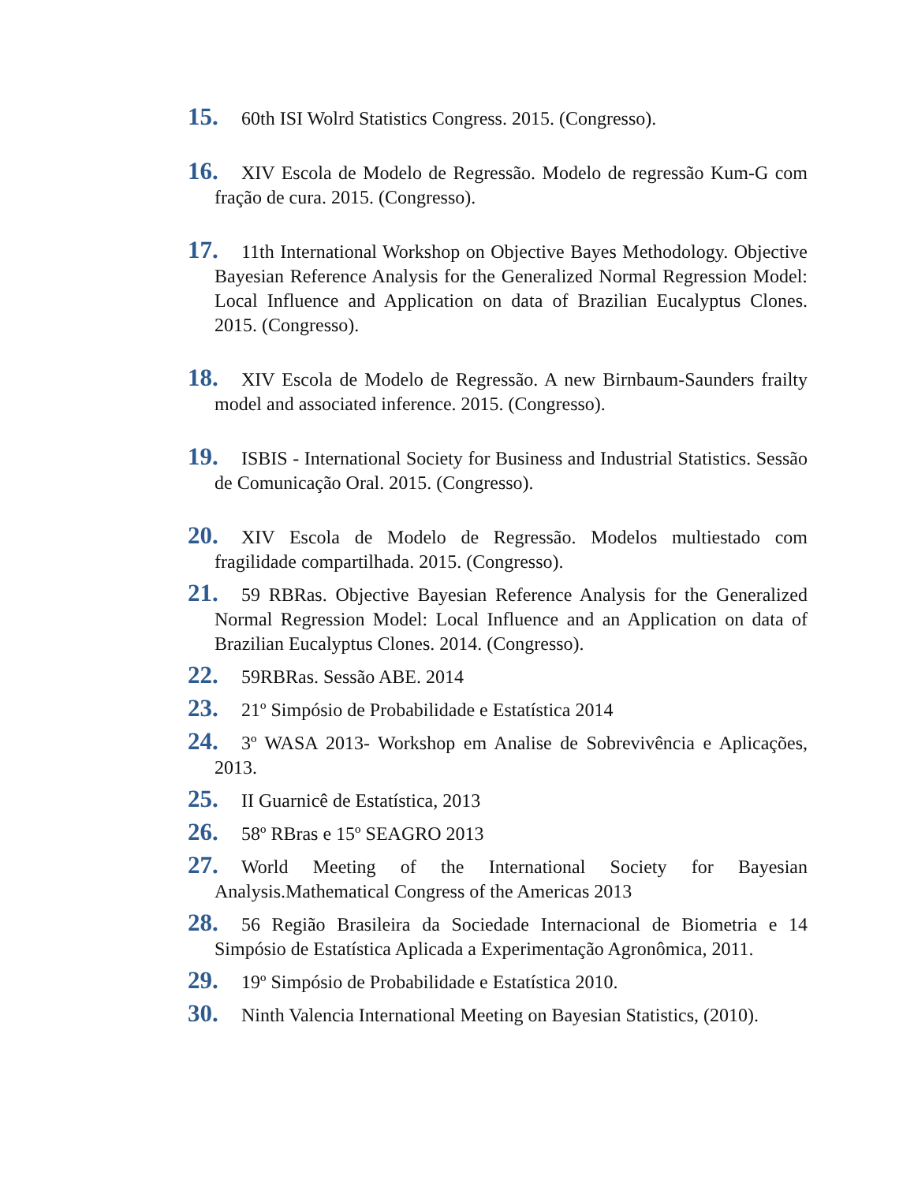15. 60th ISI Wolrd Statistics Congress. 2015. (Congresso).
16. XIV Escola de Modelo de Regressão. Modelo de regressão Kum-G com fração de cura. 2015. (Congresso).
17. 11th International Workshop on Objective Bayes Methodology. Objective Bayesian Reference Analysis for the Generalized Normal Regression Model: Local Influence and Application on data of Brazilian Eucalyptus Clones. 2015. (Congresso).
18. XIV Escola de Modelo de Regressão. A new Birnbaum-Saunders frailty model and associated inference. 2015. (Congresso).
19. ISBIS - International Society for Business and Industrial Statistics. Sessão de Comunicação Oral. 2015. (Congresso).
20. XIV Escola de Modelo de Regressão. Modelos multiestado com fragilidade compartilhada. 2015. (Congresso).
21. 59 RBRas. Objective Bayesian Reference Analysis for the Generalized Normal Regression Model: Local Influence and an Application on data of Brazilian Eucalyptus Clones. 2014. (Congresso).
22. 59RBRas. Sessão ABE. 2014
23. 21º Simpósio de Probabilidade e Estatística 2014
24. 3º WASA 2013- Workshop em Analise de Sobrevivência e Aplicações, 2013.
25. II Guarnicê de Estatística, 2013
26. 58º RBras e 15º SEAGRO 2013
27. World Meeting of the International Society for Bayesian Analysis.Mathematical Congress of the Americas 2013
28. 56 Região Brasileira da Sociedade Internacional de Biometria e 14 Simpósio de Estatística Aplicada a Experimentação Agronômica, 2011.
29. 19º Simpósio de Probabilidade e Estatística 2010.
30. Ninth Valencia International Meeting on Bayesian Statistics, (2010).